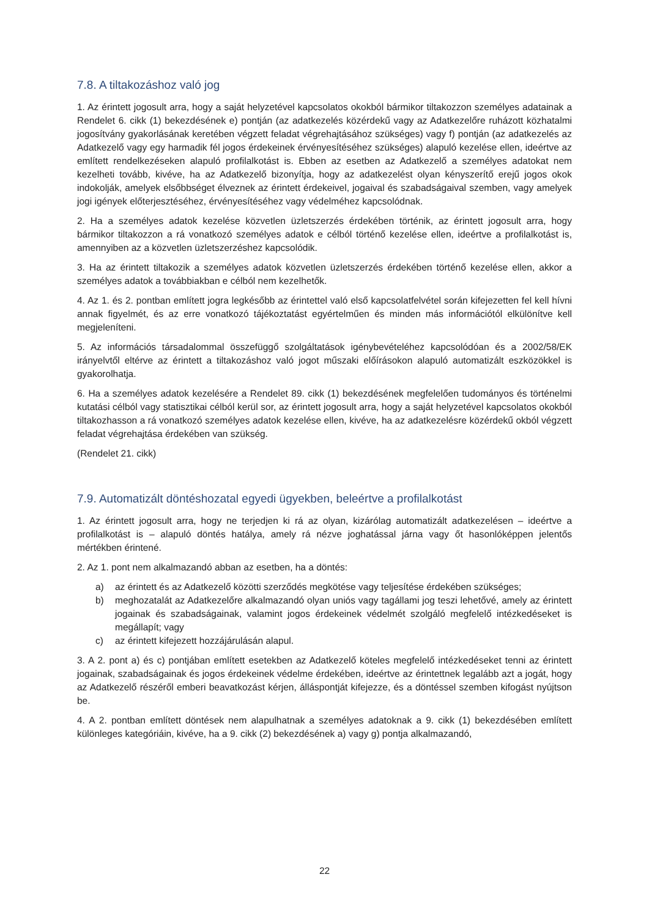7.8. A tiltakozáshoz való jog
1. Az érintett jogosult arra, hogy a saját helyzetével kapcsolatos okokból bármikor tiltakozzon személyes adatainak a Rendelet 6. cikk (1) bekezdésének e) pontján (az adatkezelés közérdekű vagy az Adatkezelőre ruházott közhatalmi jogosítvány gyakorlásának keretében végzett feladat végrehajtásához szükséges) vagy f) pontján (az adatkezelés az Adatkezelő vagy egy harmadik fél jogos érdekeinek érvényesítéséhez szükséges) alapuló kezelése ellen, ideértve az említett rendelkezéseken alapuló profilalkotást is. Ebben az esetben az Adatkezelő a személyes adatokat nem kezelheti tovább, kivéve, ha az Adatkezelő bizonyítja, hogy az adatkezelést olyan kényszerítő erejű jogos okok indokolják, amelyek elsőbbséget élveznek az érintett érdekeivel, jogaival és szabadságaival szemben, vagy amelyek jogi igények előterjesztéséhez, érvényesítéséhez vagy védelméhez kapcsolódnak.
2. Ha a személyes adatok kezelése közvetlen üzletszerzés érdekében történik, az érintett jogosult arra, hogy bármikor tiltakozzon a rá vonatkozó személyes adatok e célból történő kezelése ellen, ideértve a profilalkotást is, amennyiben az a közvetlen üzletszerzéshez kapcsolódik.
3. Ha az érintett tiltakozik a személyes adatok közvetlen üzletszerzés érdekében történő kezelése ellen, akkor a személyes adatok a továbbiakban e célból nem kezelhetők.
4. Az 1. és 2. pontban említett jogra legkésőbb az érintettel való első kapcsolatfelvétel során kifejezetten fel kell hívni annak figyelmét, és az erre vonatkozó tájékoztatást egyértelműen és minden más információtól elkülönítve kell megjeleníteni.
5. Az információs társadalommal összefüggő szolgáltatások igénybevételéhez kapcsolódóan és a 2002/58/EK irányelvtől eltérve az érintett a tiltakozáshoz való jogot műszaki előírásokon alapuló automatizált eszközökkel is gyakorolhatja.
6. Ha a személyes adatok kezelésére a Rendelet 89. cikk (1) bekezdésének megfelelően tudományos és történelmi kutatási célból vagy statisztikai célból kerül sor, az érintett jogosult arra, hogy a saját helyzetével kapcsolatos okokból tiltakozhasson a rá vonatkozó személyes adatok kezelése ellen, kivéve, ha az adatkezelésre közérdekű okból végzett feladat végrehajtása érdekében van szükség.
(Rendelet 21. cikk)
7.9. Automatizált döntéshozatal egyedi ügyekben, beleértve a profilalkotást
1. Az érintett jogosult arra, hogy ne terjedjen ki rá az olyan, kizárólag automatizált adatkezelésen – ideértve a profilalkotást is – alapuló döntés hatálya, amely rá nézve joghatással járna vagy őt hasonlóképpen jelentős mértékben érintené.
2. Az 1. pont nem alkalmazandó abban az esetben, ha a döntés:
a) az érintett és az Adatkezelő közötti szerződés megkötése vagy teljesítése érdekében szükséges;
b) meghozatalát az Adatkezelőre alkalmazandó olyan uniós vagy tagállami jog teszi lehetővé, amely az érintett jogainak és szabadságainak, valamint jogos érdekeinek védelmét szolgáló megfelelő intézkedéseket is megállapít; vagy
c) az érintett kifejezett hozzájárulásán alapul.
3. A 2. pont a) és c) pontjában említett esetekben az Adatkezelő köteles megfelelő intézkedéseket tenni az érintett jogainak, szabadságainak és jogos érdekeinek védelme érdekében, ideértve az érintettnek legalább azt a jogát, hogy az Adatkezelő részéről emberi beavatkozást kérjen, álláspontját kifejezze, és a döntéssel szemben kifogást nyújtson be.
4. A 2. pontban említett döntések nem alapulhatnak a személyes adatoknak a 9. cikk (1) bekezdésében említett különleges kategóriáin, kivéve, ha a 9. cikk (2) bekezdésének a) vagy g) pontja alkalmazandó,
22